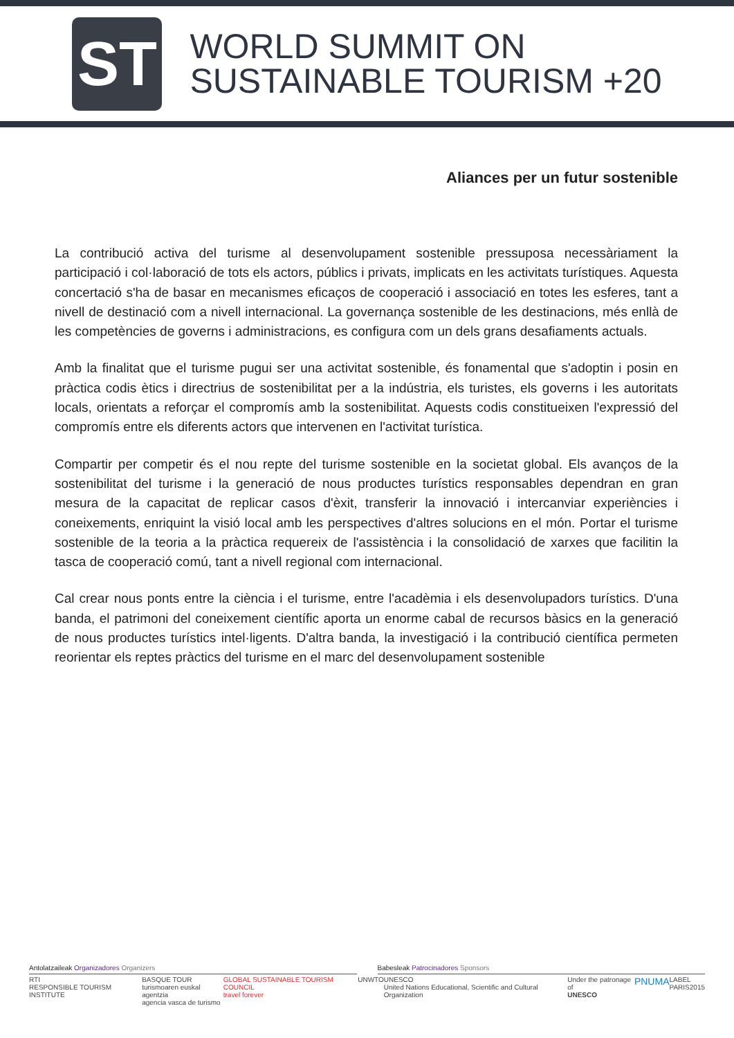ST
WORLD SUMMIT ON
SUSTAINABLE TOURISM +20
Aliances per un futur sostenible
La contribució activa del turisme al desenvolupament sostenible pressuposa necessàriament la participació i col·laboració de tots els actors, públics i privats, implicats en les activitats turístiques. Aquesta concertació s'ha de basar en mecanismes eficaços de cooperació i associació en totes les esferes, tant a nivell de destinació com a nivell internacional. La governança sostenible de les destinacions, més enllà de les competències de governs i administracions, es configura com un dels grans desafiaments actuals.
Amb la finalitat que el turisme pugui ser una activitat sostenible, és fonamental que s'adoptin i posin en pràctica codis ètics i directrius de sostenibilitat per a la indústria, els turistes, els governs i les autoritats locals, orientats a reforçar el compromís amb la sostenibilitat. Aquests codis constitueixen l'expressió del compromís entre els diferents actors que intervenen en l'activitat turística.
Compartir per competir és el nou repte del turisme sostenible en la societat global. Els avanços de la sostenibilitat del turisme i la generació de nous productes turístics responsables dependran en gran mesura de la capacitat de replicar casos d'èxit, transferir la innovació i intercanviar experiències i coneixements, enriquint la visió local amb les perspectives d'altres solucions en el món. Portar el turisme sostenible de la teoria a la pràctica requereix de l'assistència i la consolidació de xarxes que facilitin la tasca de cooperació comú, tant a nivell regional com internacional.
Cal crear nous ponts entre la ciència i el turisme, entre l'acadèmia i els desenvolupadors turístics. D'una banda, el patrimoni del coneixement científic aporta un enorme cabal de recursos bàsics en la generació de nous productes turístics intel·ligents. D'altra banda, la investigació i la contribució científica permeten reorientar els reptes pràctics del turisme en el marc del desenvolupament sostenible
Antolatzaileak Organizadores Organizers
Babesleak Patrocinadores Sponsors
RTI
RESPONSIBLE TOURISM INSTITUTE BASQUE TOUR
turismoaren euskal agentzia
agencia vasca de turismo GLOBAL SUSTAINABLE TOURISM COUNCIL
travel forever UNWTO UNESCO
United Nations Educational, Scientific and Cultural Organization Under the patronage of
UNESCO PNUMA LABEL
PARIS2015